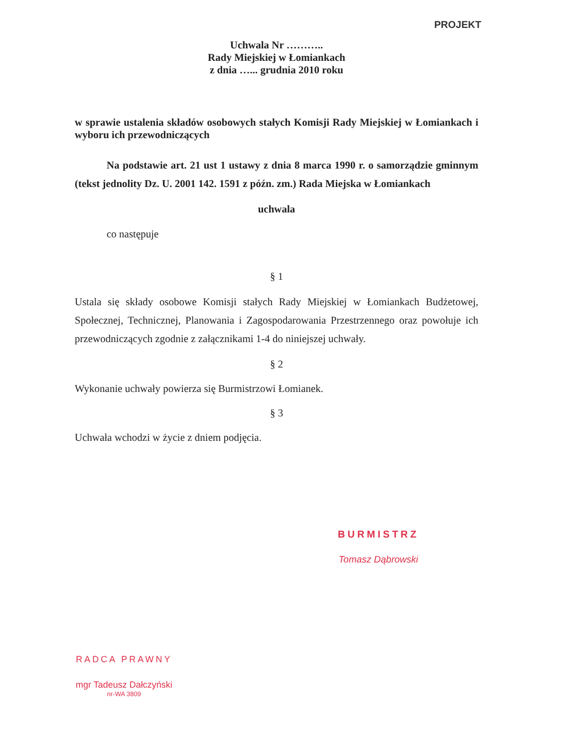PROJEKT
Uchwala Nr ………..
Rady Miejskiej w Łomiankach
z dnia …... grudnia 2010 roku
w sprawie ustalenia składów osobowych stałych Komisji Rady Miejskiej w Łomiankach i wyboru ich przewodniczących
Na podstawie art. 21 ust 1 ustawy z dnia 8 marca 1990 r. o samorządzie gminnym (tekst jednolity Dz. U. 2001 142. 1591 z późn. zm.) Rada Miejska w Łomiankach
uchwala
co następuje
§ 1
Ustala się składy osobowe Komisji stałych Rady Miejskiej w Łomiankach Budżetowej, Społecznej, Technicznej, Planowania i Zagospodarowania Przestrzennego oraz powołuje ich przewodniczących zgodnie z załącznikami 1-4 do niniejszej uchwały.
§ 2
Wykonanie uchwały powierza się Burmistrzowi Łomianek.
§ 3
Uchwała wchodzi w życie z dniem podjęcia.
BURMISTRZ
Tomasz Dąbrowski
RADCA PRAWNY
mgr Tadeusz Dałczyński
nr-WA 3809